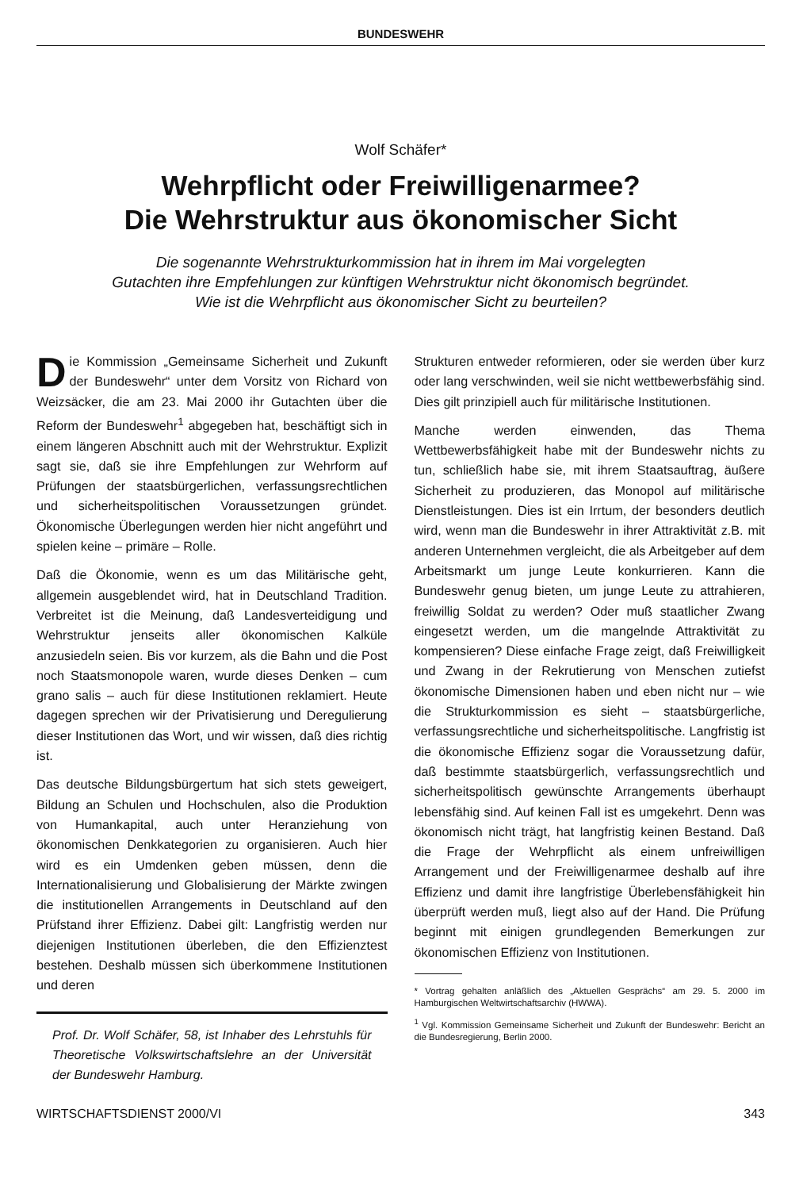BUNDESWEHR
Wolf Schäfer*
Wehrpflicht oder Freiwilligenarmee?
Die Wehrstruktur aus ökonomischer Sicht
Die sogenannte Wehrstrukturkommission hat in ihrem im Mai vorgelegten
Gutachten ihre Empfehlungen zur künftigen Wehrstruktur nicht ökonomisch begründet.
Wie ist die Wehrpflicht aus ökonomischer Sicht zu beurteilen?
Die Kommission „Gemeinsame Sicherheit und Zukunft der Bundeswehr“ unter dem Vorsitz von Richard von Weizsäcker, die am 23. Mai 2000 ihr Gutachten über die Reform der Bundeswehr<sup>1</sup> abgegeben hat, beschäftigt sich in einem längeren Abschnitt auch mit der Wehrstruktur. Explizit sagt sie, daß sie ihre Empfehlungen zur Wehrform auf Prüfungen der staatsbürgerlichen, verfassungsrechtlichen und sicherheitspolitischen Voraussetzungen gründet. Ökonomische Überlegungen werden hier nicht angeführt und spielen keine – primäre – Rolle.
Daß die Ökonomie, wenn es um das Militärische geht, allgemein ausgeblendet wird, hat in Deutschland Tradition. Verbreitet ist die Meinung, daß Landesverteidigung und Wehrstruktur jenseits aller ökonomischen Kalküle anzusiedeln seien. Bis vor kurzem, als die Bahn und die Post noch Staatsmonopole waren, wurde dieses Denken – cum grano salis – auch für diese Institutionen reklamiert. Heute dagegen sprechen wir der Privatisierung und Deregulierung dieser Institutionen das Wort, und wir wissen, daß dies richtig ist.
Das deutsche Bildungsbürgertum hat sich stets geweigert, Bildung an Schulen und Hochschulen, also die Produktion von Humankapital, auch unter Heranziehung von ökonomischen Denkkategorien zu organisieren. Auch hier wird es ein Umdenken geben müssen, denn die Internationalisierung und Globalisierung der Märkte zwingen die institutionellen Arrangements in Deutschland auf den Prüfstand ihrer Effizienz. Dabei gilt: Langfristig werden nur diejenigen Institutionen überleben, die den Effizienztest bestehen. Deshalb müssen sich überkommene Institutionen und deren
Prof. Dr. Wolf Schäfer, 58, ist Inhaber des Lehrstuhls für Theoretische Volkswirtschaftslehre an der Universität der Bundeswehr Hamburg.
Strukturen entweder reformieren, oder sie werden über kurz oder lang verschwinden, weil sie nicht wettbewerbsfähig sind. Dies gilt prinzipiell auch für militärische Institutionen.
Manche werden einwenden, das Thema Wettbewerbsfähigkeit habe mit der Bundeswehr nichts zu tun, schließlich habe sie, mit ihrem Staatsauftrag, äußere Sicherheit zu produzieren, das Monopol auf militärische Dienstleistungen. Dies ist ein Irrtum, der besonders deutlich wird, wenn man die Bundeswehr in ihrer Attraktivität z.B. mit anderen Unternehmen vergleicht, die als Arbeitgeber auf dem Arbeitsmarkt um junge Leute konkurrieren. Kann die Bundeswehr genug bieten, um junge Leute zu attrahieren, freiwillig Soldat zu werden? Oder muß staatlicher Zwang eingesetzt werden, um die mangelnde Attraktivität zu kompensieren? Diese einfache Frage zeigt, daß Freiwilligkeit und Zwang in der Rekrutierung von Menschen zutiefst ökonomische Dimensionen haben und eben nicht nur – wie die Strukturkommission es sieht – staatsbürgerliche, verfassungsrechtliche und sicherheitspolitische. Langfristig ist die ökonomische Effizienz sogar die Voraussetzung dafür, daß bestimmte staatsbürgerlich, verfassungsrechtlich und sicherheitspolitisch gewünschte Arrangements überhaupt lebensfähig sind. Auf keinen Fall ist es umgekehrt. Denn was ökonomisch nicht trägt, hat langfristig keinen Bestand. Daß die Frage der Wehrpflicht als einem unfreiwilligen Arrangement und der Freiwilligenarmee deshalb auf ihre Effizienz und damit ihre langfristige Überlebensfähigkeit hin überprüft werden muß, liegt also auf der Hand. Die Prüfung beginnt mit einigen grundlegenden Bemerkungen zur ökonomischen Effizienz von Institutionen.
* Vortrag gehalten anläßlich des „Aktuellen Gesprächs“ am 29. 5. 2000 im Hamburgischen Weltwirtschaftsarchiv (HWWA).
<sup>1</sup> Vgl. Kommission Gemeinsame Sicherheit und Zukunft der Bundeswehr: Bericht an die Bundesregierung, Berlin 2000.
WIRTSCHAFTSDIENST 2000/VI 343